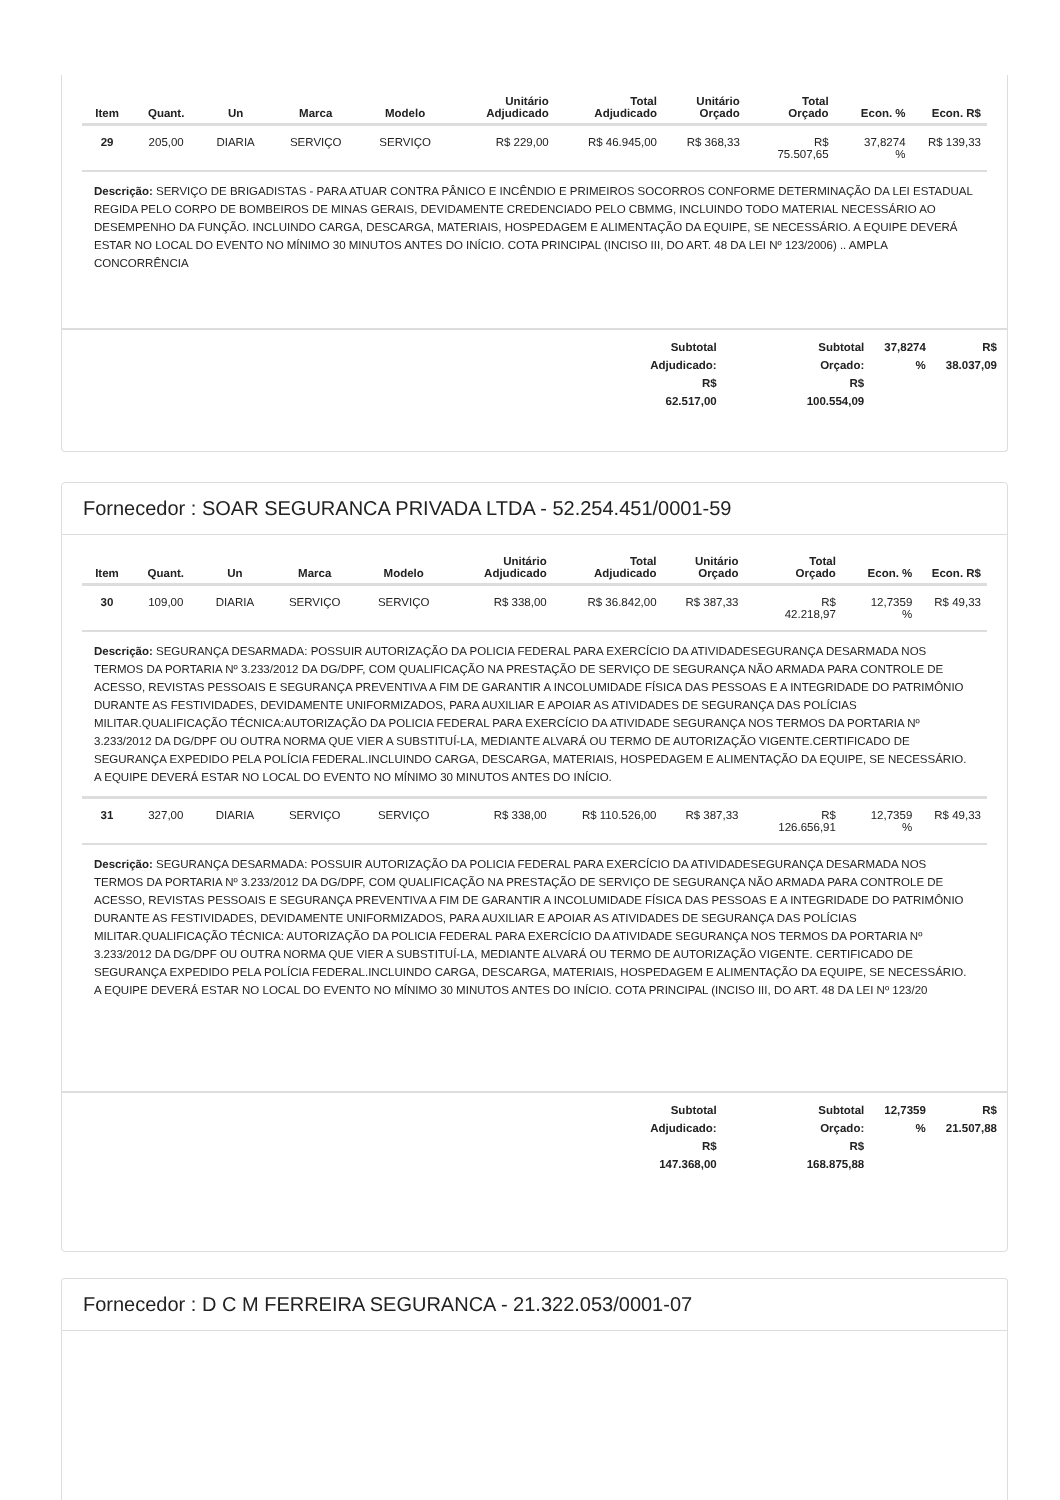| Item | Quant. | Un | Marca | Modelo | Unitário Adjudicado | Total Adjudicado | Unitário Orçado | Total Orçado | Econ. % | Econ. R$ |
| --- | --- | --- | --- | --- | --- | --- | --- | --- | --- | --- |
| 29 | 205,00 | DIARIA | SERVIÇO | SERVIÇO | R$ 229,00 | R$ 46.945,00 | R$ 368,33 | R$ 75.507,65 | 37,8274 % | R$ 139,33 |
| Descrição: SERVIÇO DE BRIGADISTAS - PARA ATUAR CONTRA PÂNICO E INCÊNDIO E PRIMEIROS SOCORROS CONFORME DETERMINAÇÃO DA LEI ESTADUAL REGIDA PELO CORPO DE BOMBEIROS DE MINAS GERAIS, DEVIDAMENTE CREDENCIADO PELO CBMMG, INCLUINDO TODO MATERIAL NECESSÁRIO AO DESEMPENHO DA FUNÇÃO. INCLUINDO CARGA, DESCARGA, MATERIAIS, HOSPEDAGEM E ALIMENTAÇÃO DA EQUIPE, SE NECESSÁRIO. A EQUIPE DEVERÁ ESTAR NO LOCAL DO EVENTO NO MÍNIMO 30 MINUTOS ANTES DO INÍCIO. COTA PRINCIPAL (INCISO III, DO ART. 48 DA LEI Nº 123/2006) .. AMPLA CONCORRÊNCIA | | | | | | | | | | |
Subtotal
Adjudicado:
R$
62.517,00
Subtotal
Orçado:
R$
100.554,09
37,8274
%
R$
38.037,09
Fornecedor : SOAR SEGURANCA PRIVADA LTDA - 52.254.451/0001-59
| Item | Quant. | Un | Marca | Modelo | Unitário Adjudicado | Total Adjudicado | Unitário Orçado | Total Orçado | Econ. % | Econ. R$ |
| --- | --- | --- | --- | --- | --- | --- | --- | --- | --- | --- |
| 30 | 109,00 | DIARIA | SERVIÇO | SERVIÇO | R$ 338,00 | R$ 36.842,00 | R$ 387,33 | R$ 42.218,97 | 12,7359 % | R$ 49,33 |
| Descrição: SEGURANÇA DESARMADA: POSSUIR AUTORIZAÇÃO DA POLICIA FEDERAL PARA EXERCÍCIO DA ATIVIDADESEGURANÇA DESARMADA NOS TERMOS DA PORTARIA Nº 3.233/2012 DA DG/DPF, COM QUALIFICAÇÃO NA PRESTAÇÃO DE SERVIÇO DE SEGURANÇA NÃO ARMADA PARA CONTROLE DE ACESSO, REVISTAS PESSOAIS E SEGURANÇA PREVENTIVA A FIM DE GARANTIR A INCOLUMIDADE FÍSICA DAS PESSOAS E A INTEGRIDADE DO PATRIMÔNIO DURANTE AS FESTIVIDADES, DEVIDAMENTE UNIFORMIZADOS, PARA AUXILIAR E APOIAR AS ATIVIDADES DE SEGURANÇA DAS POLÍCIAS MILITAR.QUALIFICAÇÃO TÉCNICA:AUTORIZAÇÃO DA POLICIA FEDERAL PARA EXERCÍCIO DA ATIVIDADE SEGURANÇA NOS TERMOS DA PORTARIA Nº 3.233/2012 DA DG/DPF OU OUTRA NORMA QUE VIER A SUBSTITUÍ-LA, MEDIANTE ALVARÁ OU TERMO DE AUTORIZAÇÃO VIGENTE.CERTIFICADO DE SEGURANÇA EXPEDIDO PELA POLÍCIA FEDERAL.INCLUINDO CARGA, DESCARGA, MATERIAIS, HOSPEDAGEM E ALIMENTAÇÃO DA EQUIPE, SE NECESSÁRIO. A EQUIPE DEVERÁ ESTAR NO LOCAL DO EVENTO NO MÍNIMO 30 MINUTOS ANTES DO INÍCIO. | | | | | | | | | | |
| 31 | 327,00 | DIARIA | SERVIÇO | SERVIÇO | R$ 338,00 | R$ 110.526,00 | R$ 387,33 | R$ 126.656,91 | 12,7359 % | R$ 49,33 |
| Descrição: SEGURANÇA DESARMADA: POSSUIR AUTORIZAÇÃO DA POLICIA FEDERAL PARA EXERCÍCIO DA ATIVIDADESEGURANÇA DESARMADA NOS TERMOS DA PORTARIA Nº 3.233/2012 DA DG/DPF, COM QUALIFICAÇÃO NA PRESTAÇÃO DE SERVIÇO DE SEGURANÇA NÃO ARMADA PARA CONTROLE DE ACESSO, REVISTAS PESSOAIS E SEGURANÇA PREVENTIVA A FIM DE GARANTIR A INCOLUMIDADE FÍSICA DAS PESSOAS E A INTEGRIDADE DO PATRIMÔNIO DURANTE AS FESTIVIDADES, DEVIDAMENTE UNIFORMIZADOS, PARA AUXILIAR E APOIAR AS ATIVIDADES DE SEGURANÇA DAS POLÍCIAS MILITAR.QUALIFICAÇÃO TÉCNICA: AUTORIZAÇÃO DA POLICIA FEDERAL PARA EXERCÍCIO DA ATIVIDADE SEGURANÇA NOS TERMOS DA PORTARIA Nº 3.233/2012 DA DG/DPF OU OUTRA NORMA QUE VIER A SUBSTITUÍ-LA, MEDIANTE ALVARÁ OU TERMO DE AUTORIZAÇÃO VIGENTE. CERTIFICADO DE SEGURANÇA EXPEDIDO PELA POLÍCIA FEDERAL.INCLUINDO CARGA, DESCARGA, MATERIAIS, HOSPEDAGEM E ALIMENTAÇÃO DA EQUIPE, SE NECESSÁRIO. A EQUIPE DEVERÁ ESTAR NO LOCAL DO EVENTO NO MÍNIMO 30 MINUTOS ANTES DO INÍCIO. COTA PRINCIPAL (INCISO III, DO ART. 48 DA LEI Nº 123/20 | | | | | | | | | | |
Subtotal
Adjudicado:
R$
147.368,00
Subtotal
Orçado:
R$
168.875,88
12,7359
%
R$
21.507,88
Fornecedor : D C M FERREIRA SEGURANCA - 21.322.053/0001-07